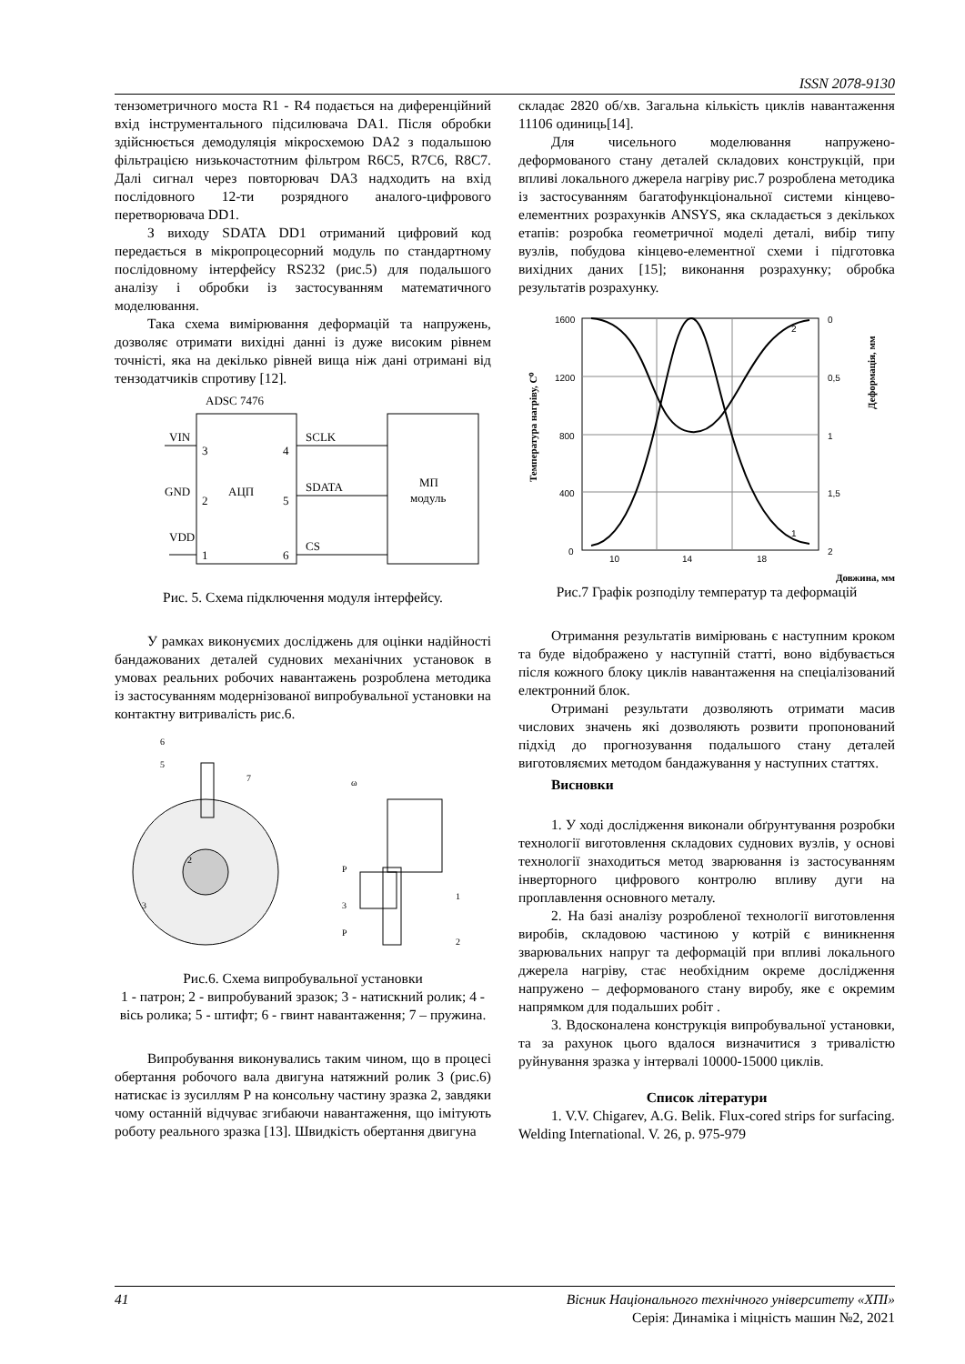ISSN 2078-9130
тензометричного моста R1 - R4 подається на диференційний вхід інструментального підсилювача DA1. Після обробки здійснюється демодуляція мікросхемою DA2 з подальшою фільтрацією низькочастотним фільтром R6C5, R7C6, R8C7. Далі сигнал через повторювач DA3 надходить на вхід послідовного 12-ти розрядного аналого-цифрового перетворювача DD1.
З виходу SDATA DD1 отриманий цифровий код передається в мікропроцесорний модуль по стандартному послідовному інтерфейсу RS232 (рис.5) для подальшого аналізу і обробки із застосуванням математичного моделювання.
Така схема вимірювання деформацій та напружень, дозволяє отримати вихідні данні із дуже високим рівнем точністі, яка на декілько рівней вища ніж дані отримані від тензодатчиків спротиву [12].
ADSC 7476
VIN
3
GND
2
АЦП
VDD
1
4
5
6
SCLK
SDATA
CS
МП
модуль
Рис. 5. Схема підключення модуля інтерфейсу.
У рамках виконуємих досліджень для оцінки надійності бандажованих деталей суднових механічних установок в умовах реальних робочих навантажень розроблена методика із застосуванням модернізованої випробувальної установки на контактну витривалість рис.6.
6
5
7
2
3
ω
1
2
P
P
3
Рис.6. Схема випробувальної установки
1 - патрон; 2 - випробуваний зразок; 3 - натискний ролик; 4 - вісь ролика; 5 - штифт; 6 - гвинт навантаження; 7 – пружина.
Випробування виконувались таким чином, що в процесі обертання робочого вала двигуна натяжний ролик 3 (рис.6) натискає із зусиллям Р на консольну частину зразка 2, завдяки чому останній відчуває згибаючи навантаження, що імітують роботу реального зразка [13]. Швидкість обертання двигуна
складає 2820 об/хв. Загальна кількість циклів навантаження 11106 одиниць[14].
Для чисельного моделювання напружено-деформованого стану деталей складових конструкцій, при впливі локального джерела нагріву рис.7 розроблена методика із застосуванням багатофункціональної системи кінцево-елементних розрахунків ANSYS, яка складається з декількох етапів: розробка геометричної моделі деталі, вибір типу вузлів, побудова кінцево-елементної схеми і підготовка вихідних даних [15]; виконання розрахунку; обробка результатів розрахунку.
1600
1200
800
400
0
0
0,5
1
1,5
2
10
14
18
2
1
Температура нагріву, С⁰
Деформація, мм
Довжина, мм
Рис.7 Графік розподілу температур та деформацій
Отримання результатів вимірювань є наступним кроком та буде відображено у наступній статті, воно відбувається після кожного блоку циклів навантаження на спеціалізований електронний блок.
Отримані результати дозволяють отримати масив числових значень які дозволяють розвити пропонований підхід до прогнозування подальшого стану деталей виготовляємих методом бандажування у наступних статтях.
Висновки
1. У ході дослідження виконали обґрунтування розробки технології виготовлення складових суднових вузлів, у основі технології знаходиться метод зварювання із застосуванням інверторного цифрового контролю впливу дуги на проплавлення основного металу.
2. На базі аналізу розробленої технології виготовлення виробів, складовою частиною у котрій є виникнення зварювальних напруг та деформацій при впливі локального джерела нагріву, стає необхідним окреме дослідження напружено – деформованого стану виробу, яке є окремим напрямком для подальших робіт .
3. Вдосконалена конструкція випробувальної установки, та за рахунок цього вдалося визначитися з тривалістю руйнування зразка у інтервалі 10000-15000 циклів.
Список літератури
1. V.V. Chigarev, A.G. Belik. Flux-cored strips for surfacing. Welding International. V. 26, p. 975-979
41 Вісник Національного технічного університету «ХПІ»
Серія: Динаміка і міцність машин №2, 2021